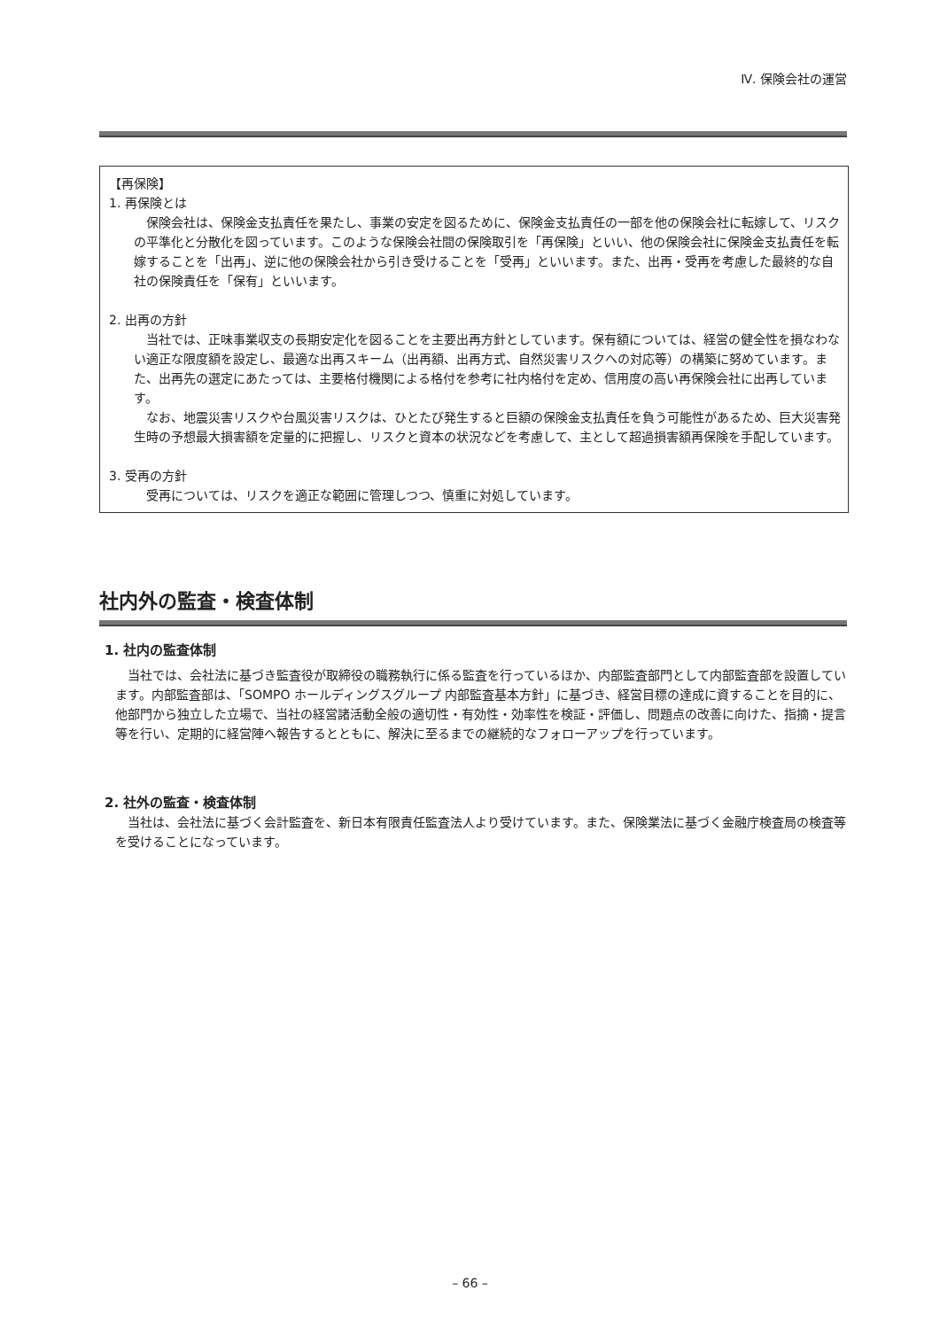Ⅳ. 保険会社の運営
【再保険】
1. 再保険とは
保険会社は、保険金支払責任を果たし、事業の安定を図るために、保険金支払責任の一部を他の保険会社に転嫁して、リスクの平準化と分散化を図っています。このような保険会社間の保険取引を「再保険」といい、他の保険会社に保険金支払責任を転嫁することを「出再」、逆に他の保険会社から引き受けることを「受再」といいます。また、出再・受再を考慮した最終的な自社の保険責任を「保有」といいます。
2. 出再の方針
当社では、正味事業収支の長期安定化を図ることを主要出再方針としています。保有額については、経営の健全性を損なわない適正な限度額を設定し、最適な出再スキーム（出再額、出再方式、自然災害リスクへの対応等）の構築に努めています。また、出再先の選定にあたっては、主要格付機関による格付を参考に社内格付を定め、信用度の高い再保険会社に出再しています。
なお、地震災害リスクや台風災害リスクは、ひとたび発生すると巨額の保険金支払責任を負う可能性があるため、巨大災害発生時の予想最大損害額を定量的に把握し、リスクと資本の状況などを考慮して、主として超過損害額再保険を手配しています。
3. 受再の方針
受再については、リスクを適正な範囲に管理しつつ、慎重に対処しています。
社内外の監査・検査体制
1. 社内の監査体制
当社では、会社法に基づき監査役が取締役の職務執行に係る監査を行っているほか、内部監査部門として内部監査部を設置しています。内部監査部は、「SOMPO ホールディングスグループ 内部監査基本方針」に基づき、経営目標の達成に資することを目的に、他部門から独立した立場で、当社の経営諸活動全般の適切性・有効性・効率性を検証・評価し、問題点の改善に向けた、指摘・提言等を行い、定期的に経営陣へ報告するとともに、解決に至るまでの継続的なフォローアップを行っています。
2. 社外の監査・検査体制
当社は、会社法に基づく会計監査を、新日本有限責任監査法人より受けています。また、保険業法に基づく金融庁検査局の検査等を受けることになっています。
– 66 –